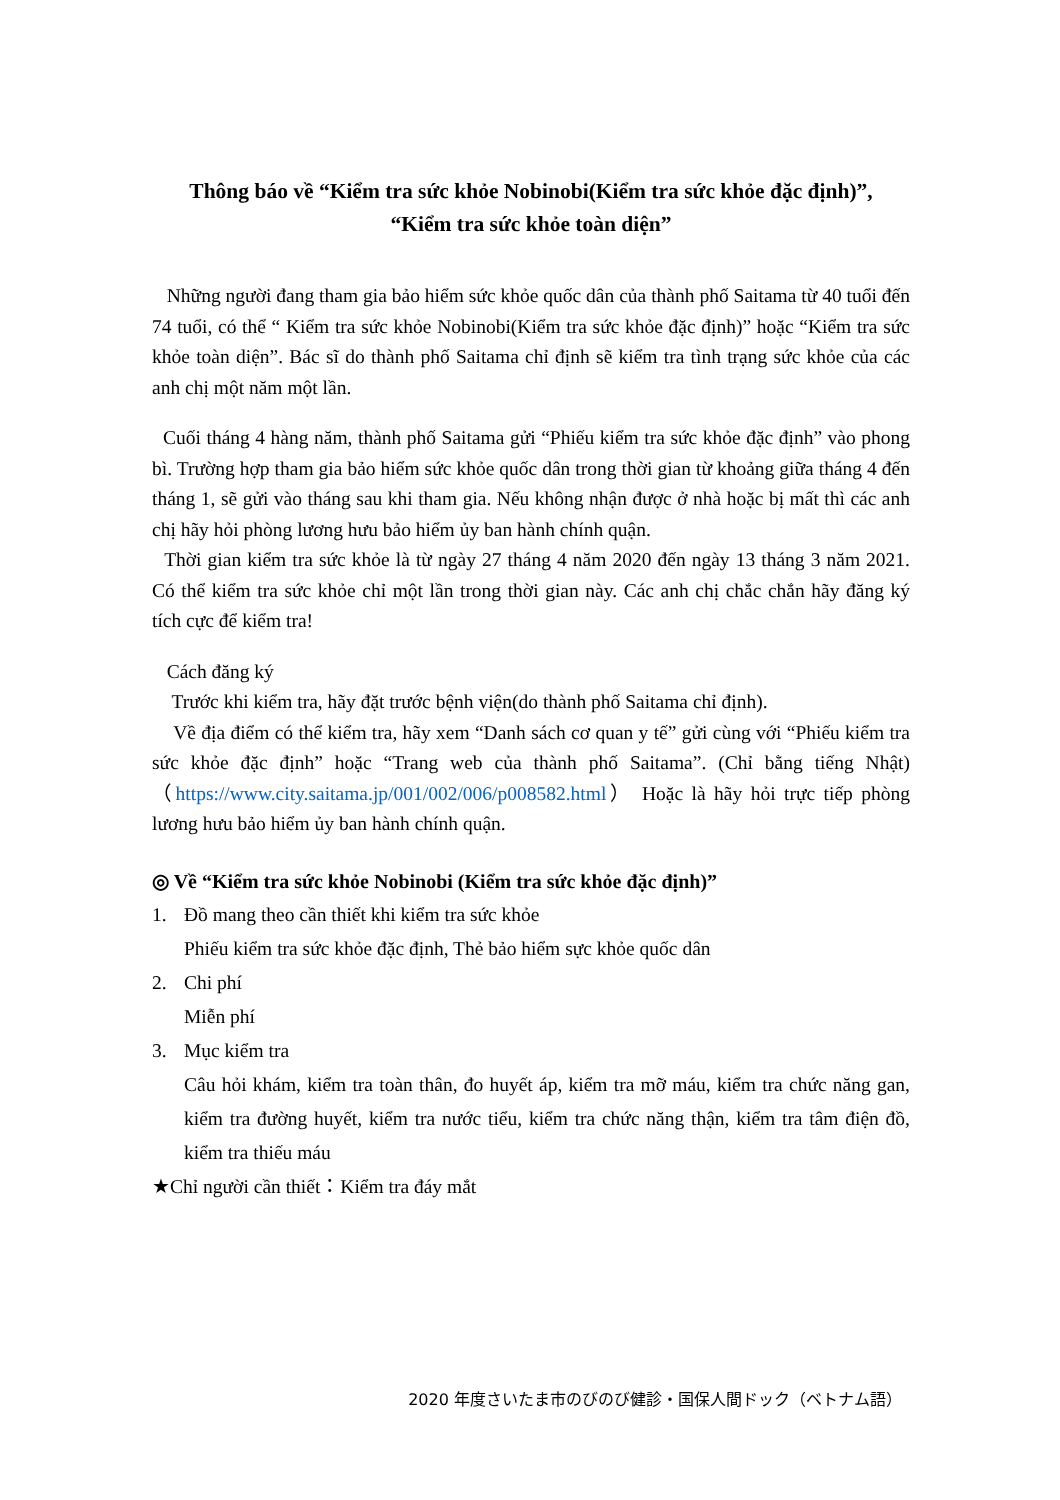Thông báo về “Kiểm tra sức khỏe Nobinobi(Kiểm tra sức khỏe đặc định)”,
“Kiểm tra sức khỏe toàn diện”
Những người đang tham gia bảo hiểm sức khỏe quốc dân của thành phố Saitama từ 40 tuổi đến 74 tuổi, có thể “ Kiểm tra sức khỏe Nobinobi(Kiểm tra sức khỏe đặc định)” hoặc “Kiểm tra sức khỏe toàn diện”. Bác sĩ do thành phố Saitama chỉ định sẽ kiểm tra tình trạng sức khỏe của các anh chị một năm một lần.
Cuối tháng 4 hàng năm, thành phố Saitama gửi “Phiếu kiểm tra sức khỏe đặc định” vào phong bì. Trường hợp tham gia bảo hiểm sức khỏe quốc dân trong thời gian từ khoảng giữa tháng 4 đến tháng 1, sẽ gửi vào tháng sau khi tham gia. Nếu không nhận được ở nhà hoặc bị mất thì các anh chị hãy hỏi phòng lương hưu bảo hiểm ủy ban hành chính quận.
Thời gian kiểm tra sức khỏe là từ ngày 27 tháng 4 năm 2020 đến ngày 13 tháng 3 năm 2021. Có thể kiểm tra sức khỏe chỉ một lần trong thời gian này. Các anh chị chắc chắn hãy đăng ký tích cực để kiểm tra!
Cách đăng ký
Trước khi kiểm tra, hãy đặt trước bệnh viện(do thành phố Saitama chỉ định).
Về địa điểm có thể kiểm tra, hãy xem “Danh sách cơ quan y tế” gửi cùng với “Phiếu kiểm tra sức khỏe đặc định” hoặc “Trang web của thành phố Saitama”. (Chỉ bằng tiếng Nhật) （https://www.city.saitama.jp/001/002/006/p008582.html） Hoặc là hãy hỏi trực tiếp phòng lương hưu bảo hiểm ủy ban hành chính quận.
◎ Về “Kiểm tra sức khỏe Nobinobi (Kiểm tra sức khỏe đặc định)”
1. Đồ mang theo cần thiết khi kiểm tra sức khỏe
Phiếu kiểm tra sức khỏe đặc định, Thẻ bảo hiểm sực khỏe quốc dân
2. Chi phí
Miễn phí
3. Mục kiểm tra
Câu hỏi khám, kiểm tra toàn thân, đo huyết áp, kiểm tra mỡ máu, kiểm tra chức năng gan, kiểm tra đường huyết, kiểm tra nước tiểu, kiểm tra chức năng thận, kiểm tra tâm điện đồ, kiểm tra thiếu máu
★Chỉ người cần thiết：Kiểm tra đáy mắt
2020 年度さいたま市のびのび健診・国保人間ドック（ベトナム語）